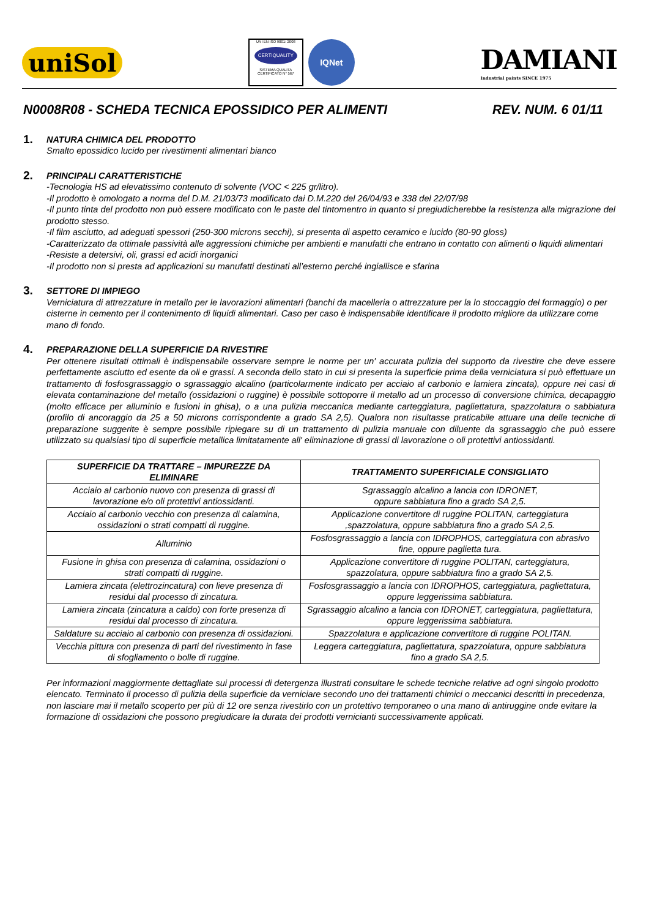uniSol
UNI EN ISO 9001: 2008
CERTIQUALITY
SISTEMA QUALITA
CERTIFICATO N° 567
IQNet
DAMIANI
Industrial paints SINCE 1975
N0008R08 - SCHEDA TECNICA EPOSSIDICO PER ALIMENTI REV. NUM. 6 01/11
1.
NATURA CHIMICA DEL PRODOTTO
Smalto epossidico lucido per rivestimenti alimentari bianco
2.
PRINCIPALI CARATTERISTICHE
-Tecnologia HS ad elevatissimo contenuto di solvente (VOC < 225 gr/litro).
-Il prodotto è omologato a norma del D.M. 21/03/73 modificato dai D.M.220 del 26/04/93 e 338 del 22/07/98
-Il punto tinta del prodotto non può essere modificato con le paste del tintomentro in quanto si pregiudicherebbe la resistenza alla migrazione del prodotto stesso.
-Il film asciutto, ad adeguati spessori (250-300 microns secchi), si presenta di aspetto ceramico e lucido (80-90 gloss)
-Caratterizzato da ottimale passività alle aggressioni chimiche per ambienti e manufatti che entrano in contatto con alimenti o liquidi alimentari
-Resiste a detersivi, oli, grassi ed acidi inorganici
-Il prodotto non si presta ad applicazioni su manufatti destinati all’esterno perché ingiallisce e sfarina
3.
SETTORE DI IMPIEGO
Verniciatura di attrezzature in metallo per le lavorazioni alimentari (banchi da macelleria o attrezzature per la lo stoccaggio del formaggio) o per cisterne in cemento per il contenimento di liquidi alimentari. Caso per caso è indispensabile identificare il prodotto migliore da utilizzare come mano di fondo.
4.
PREPARAZIONE DELLA SUPERFICIE DA RIVESTIRE
Per ottenere risultati ottimali è indispensabile osservare sempre le norme per un' accurata pulizia del supporto da rivestire che deve essere perfettamente asciutto ed esente da oli e grassi. A seconda dello stato in cui si presenta la superficie prima della verniciatura si può effettuare un trattamento di fosfosgrassaggio o sgrassaggio alcalino (particolarmente indicato per acciaio al carbonio e lamiera zincata), oppure nei casi di elevata contaminazione del metallo (ossidazioni o ruggine) è possibile sottoporre il metallo ad un processo di conversione chimica, decapaggio (molto efficace per alluminio e fusioni in ghisa), o a una pulizia meccanica mediante carteggiatura, pagliettatura, spazzolatura o sabbiatura (profilo di ancoraggio da 25 a 50 microns corrispondente a grado SA 2,5). Qualora non risultasse praticabile attuare una delle tecniche di preparazione suggerite è sempre possibile ripiegare su di un trattamento di pulizia manuale con diluente da sgrassaggio che può essere utilizzato su qualsiasi tipo di superficie metallica limitatamente all' eliminazione di grassi di lavorazione o oli protettivi antiossidanti.
| SUPERFICIE DA TRATTARE – IMPUREZZE DA ELIMINARE | TRATTAMENTO SUPERFICIALE CONSIGLIATO |
| --- | --- |
| Acciaio al carbonio nuovo con presenza di grassi di lavorazione e/o oli protettivi antiossidanti. | Sgrassaggio alcalino a lancia con IDRONET, oppure sabbiatura fino a grado SA 2,5. |
| Acciaio al carbonio vecchio con presenza di calamina, ossidazioni o strati compatti di ruggine. | Applicazione convertitore di ruggine POLITAN, carteggiatura ,spazzolatura, oppure sabbiatura fino a grado SA 2,5. |
| Alluminio | Fosfosgrassaggio a lancia con IDROPHOS, carteggiatura con abrasivo fine, oppure paglietta tura. |
| Fusione in ghisa con presenza di calamina, ossidazioni o strati compatti di ruggine. | Applicazione convertitore di ruggine POLITAN, carteggiatura, spazzolatura, oppure sabbiatura fino a grado SA 2,5. |
| Lamiera zincata (elettrozincatura) con lieve presenza di residui dal processo di zincatura. | Fosfosgrassaggio a lancia con IDROPHOS, carteggiatura, pagliettatura, oppure leggerissima sabbiatura. |
| Lamiera zincata (zincatura a caldo) con forte presenza di residui dal processo di zincatura. | Sgrassaggio alcalino a lancia con IDRONET, carteggiatura, pagliettatura, oppure leggerissima sabbiatura. |
| Saldature su acciaio al carbonio con presenza di ossidazioni. | Spazzolatura e applicazione convertitore di ruggine POLITAN. |
| Vecchia pittura con presenza di parti del rivestimento in fase di sfogliamento o bolle di ruggine. | Leggera carteggiatura, pagliettatura, spazzolatura, oppure sabbiatura fino a grado SA 2,5. |
Per informazioni maggiormente dettagliate sui processi di detergenza illustrati consultare le schede tecniche relative ad ogni singolo prodotto elencato. Terminato il processo di pulizia della superficie da verniciare secondo uno dei trattamenti chimici o meccanici descritti in precedenza, non lasciare mai il metallo scoperto per più di 12 ore senza rivestirlo con un protettivo temporaneo o una mano di antiruggine onde evitare la formazione di ossidazioni che possono pregiudicare la durata dei prodotti vernicianti successivamente applicati.